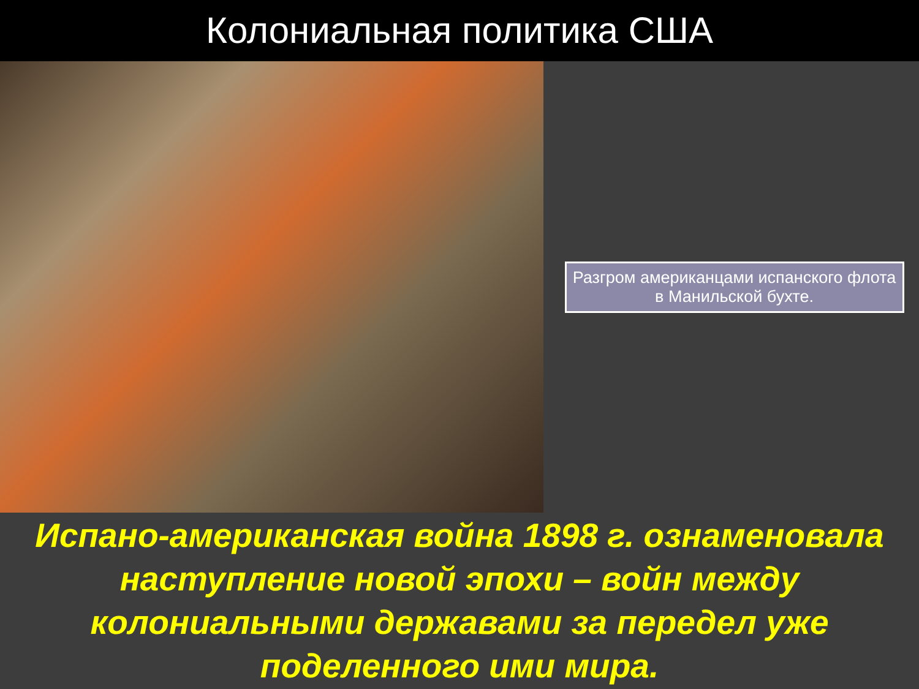Колониальная политика США
Разгром американцами испанского флота в Манильской бухте.
Испано-американская война 1898 г. ознаменовала наступление новой эпохи – войн между колониальными державами за передел уже поделенного ими мира.